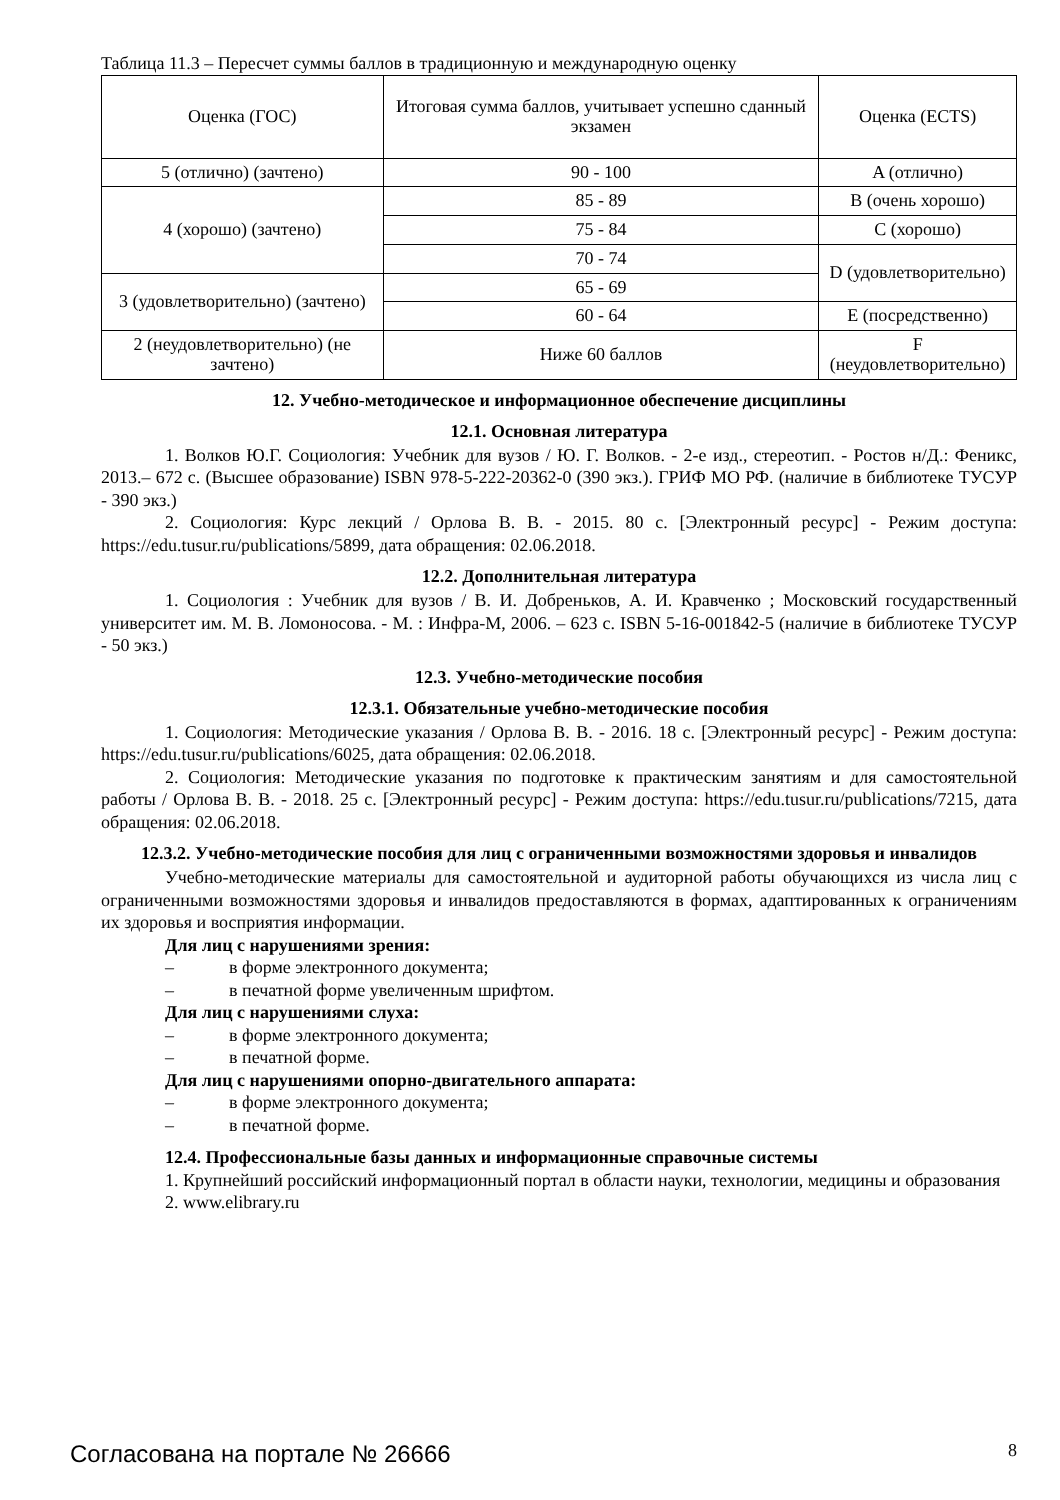Таблица 11.3 – Пересчет суммы баллов в традиционную и международную оценку
| Оценка (ГОС) | Итоговая сумма баллов, учитывает успешно сданный экзамен | Оценка (ECTS) |
| 5 (отлично) (зачтено) | 90 - 100 | A (отлично) |
| 4 (хорошо) (зачтено) | 85 - 89 | B (очень хорошо) |
| | 75 - 84 | C (хорошо) |
| | 70 - 74 | D (удовлетворительно) |
| 3 (удовлетворительно) (зачтено) | 65 - 69 | |
| | 60 - 64 | E (посредственно) |
| 2 (неудовлетворительно) (не зачтено) | Ниже 60 баллов | F (неудовлетворительно) |
12. Учебно-методическое и информационное обеспечение дисциплины
12.1. Основная литература
1. Волков Ю.Г. Социология: Учебник для вузов / Ю. Г. Волков. - 2-е изд., стереотип. - Ростов н/Д.: Феникс, 2013.– 672 с. (Высшее образование) ISBN 978-5-222-20362-0 (390 экз.). ГРИФ МО РФ. (наличие в библиотеке ТУСУР - 390 экз.)
2. Социология: Курс лекций / Орлова В. В. - 2015. 80 с. [Электронный ресурс] - Режим доступа: https://edu.tusur.ru/publications/5899, дата обращения: 02.06.2018.
12.2. Дополнительная литература
1. Социология : Учебник для вузов / В. И. Добреньков, А. И. Кравченко ; Московский государственный университет им. М. В. Ломоносова. - М. : Инфра-М, 2006. – 623 с. ISBN 5-16-001842-5 (наличие в библиотеке ТУСУР - 50 экз.)
12.3. Учебно-методические пособия
12.3.1. Обязательные учебно-методические пособия
1. Социология: Методические указания / Орлова В. В. - 2016. 18 с. [Электронный ресурс] - Режим доступа: https://edu.tusur.ru/publications/6025, дата обращения: 02.06.2018.
2. Социология: Методические указания по подготовке к практическим занятиям и для самостоятельной работы / Орлова В. В. - 2018. 25 с. [Электронный ресурс] - Режим доступа: https://edu.tusur.ru/publications/7215, дата обращения: 02.06.2018.
12.3.2. Учебно-методические пособия для лиц с ограниченными возможностями здоровья и инвалидов
Учебно-методические материалы для самостоятельной и аудиторной работы обучающихся из числа лиц с ограниченными возможностями здоровья и инвалидов предоставляются в формах, адаптированных к ограничениям их здоровья и восприятия информации.
Для лиц с нарушениями зрения:
– в форме электронного документа;
– в печатной форме увеличенным шрифтом.
Для лиц с нарушениями слуха:
– в форме электронного документа;
– в печатной форме.
Для лиц с нарушениями опорно-двигательного аппарата:
– в форме электронного документа;
– в печатной форме.
12.4. Профессиональные базы данных и информационные справочные системы
1. Крупнейший российский информационный портал в области науки, технологии, медицины и образования
2. www.elibrary.ru
Согласована на портале № 26666 8